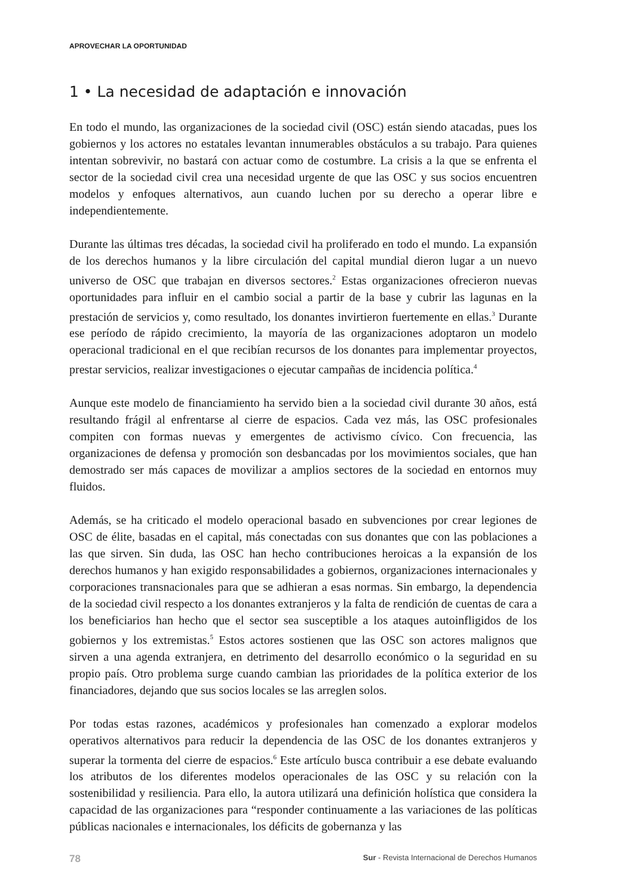APROVECHAR LA OPORTUNIDAD
1 • La necesidad de adaptación e innovación
En todo el mundo, las organizaciones de la sociedad civil (OSC) están siendo atacadas, pues los gobiernos y los actores no estatales levantan innumerables obstáculos a su trabajo. Para quienes intentan sobrevivir, no bastará con actuar como de costumbre. La crisis a la que se enfrenta el sector de la sociedad civil crea una necesidad urgente de que las OSC y sus socios encuentren modelos y enfoques alternativos, aun cuando luchen por su derecho a operar libre e independientemente.
Durante las últimas tres décadas, la sociedad civil ha proliferado en todo el mundo. La expansión de los derechos humanos y la libre circulación del capital mundial dieron lugar a un nuevo universo de OSC que trabajan en diversos sectores.<sup>2</sup> Estas organizaciones ofrecieron nuevas oportunidades para influir en el cambio social a partir de la base y cubrir las lagunas en la prestación de servicios y, como resultado, los donantes invirtieron fuertemente en ellas.<sup>3</sup> Durante ese período de rápido crecimiento, la mayoría de las organizaciones adoptaron un modelo operacional tradicional en el que recibían recursos de los donantes para implementar proyectos, prestar servicios, realizar investigaciones o ejecutar campañas de incidencia política.<sup>4</sup>
Aunque este modelo de financiamiento ha servido bien a la sociedad civil durante 30 años, está resultando frágil al enfrentarse al cierre de espacios. Cada vez más, las OSC profesionales compiten con formas nuevas y emergentes de activismo cívico. Con frecuencia, las organizaciones de defensa y promoción son desbancadas por los movimientos sociales, que han demostrado ser más capaces de movilizar a amplios sectores de la sociedad en entornos muy fluidos.
Además, se ha criticado el modelo operacional basado en subvenciones por crear legiones de OSC de élite, basadas en el capital, más conectadas con sus donantes que con las poblaciones a las que sirven. Sin duda, las OSC han hecho contribuciones heroicas a la expansión de los derechos humanos y han exigido responsabilidades a gobiernos, organizaciones internacionales y corporaciones transnacionales para que se adhieran a esas normas. Sin embargo, la dependencia de la sociedad civil respecto a los donantes extranjeros y la falta de rendición de cuentas de cara a los beneficiarios han hecho que el sector sea susceptible a los ataques autoinfligidos de los gobiernos y los extremistas.<sup>5</sup> Estos actores sostienen que las OSC son actores malignos que sirven a una agenda extranjera, en detrimento del desarrollo económico o la seguridad en su propio país. Otro problema surge cuando cambian las prioridades de la política exterior de los financiadores, dejando que sus socios locales se las arreglen solos.
Por todas estas razones, académicos y profesionales han comenzado a explorar modelos operativos alternativos para reducir la dependencia de las OSC de los donantes extranjeros y superar la tormenta del cierre de espacios.<sup>6</sup> Este artículo busca contribuir a ese debate evaluando los atributos de los diferentes modelos operacionales de las OSC y su relación con la sostenibilidad y resiliencia. Para ello, la autora utilizará una definición holística que considera la capacidad de las organizaciones para “responder continuamente a las variaciones de las políticas públicas nacionales e internacionales, los déficits de gobernanza y las
78 Sur - Revista Internacional de Derechos Humanos